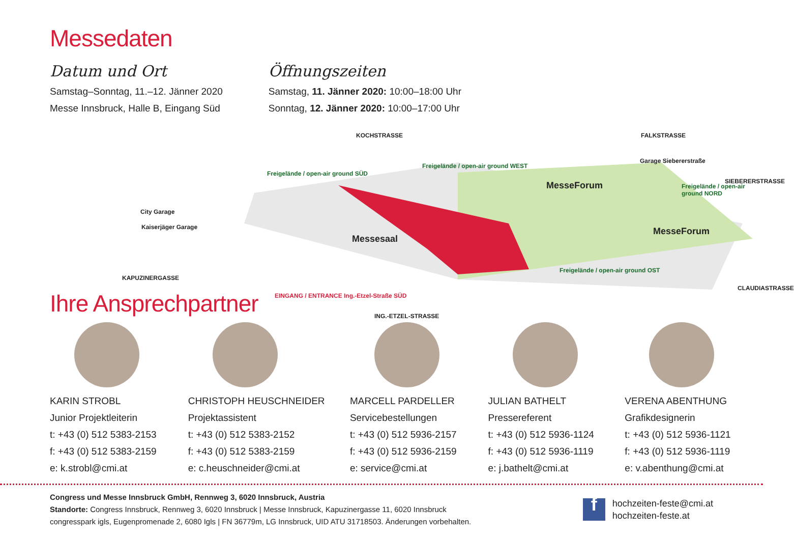Messedaten
Datum und Ort
Samstag–Sonntag, 11.–12. Jänner 2020
Messe Innsbruck, Halle B, Eingang Süd
Öffnungszeiten
Samstag, 11. Jänner 2020: 10:00–18:00 Uhr
Sonntag, 12. Jänner 2020: 10:00–17:00 Uhr
KOCHSTRASSE FALKSTRASSE
Garage Siebererstraße
SIEBERERSTRASSE
Freigelände / open-air ground WEST
Freigelände / open-air ground SÜD
Freigelände / open-air ground NORD MesseForum
MesseForum
Messesaal
City Garage
Kaiserjäger Garage
Freigelände / open-air ground OST
KAPUZINERGASSE
EINGANG / ENTRANCE Ing.-Etzel-Straße SÜD
ING.-ETZEL-STRASSE
CLAUDIASTRASSE
Ihre Ansprechpartner
KARIN STROBL
Junior Projektleiterin
t: +43 (0) 512 5383-2153
f: +43 (0) 512 5383-2159
e: k.strobl@cmi.at
CHRISTOPH HEUSCHNEIDER
Projektassistent
t: +43 (0) 512 5383-2152
f: +43 (0) 512 5383-2159
e: c.heuschneider@cmi.at
MARCELL PARDELLER
Servicebestellungen
t: +43 (0) 512 5936-2157
f: +43 (0) 512 5936-2159
e: service@cmi.at
JULIAN BATHELT
Pressereferent
t: +43 (0) 512 5936-1124
f: +43 (0) 512 5936-1119
e: j.bathelt@cmi.at
VERENA ABENTHUNG
Grafikdesignerin
t: +43 (0) 512 5936-1121
f: +43 (0) 512 5936-1119
e: v.abenthung@cmi.at
Congress und Messe Innsbruck GmbH, Rennweg 3, 6020 Innsbruck, Austria
Standorte: Congress Innsbruck, Rennweg 3, 6020 Innsbruck | Messe Innsbruck, Kapuzinergasse 11, 6020 Innsbruck
congresspark igls, Eugenpromenade 2, 6080 Igls | FN 36779m, LG Innsbruck, UID ATU 31718503. Änderungen vorbehalten.
f
hochzeiten-feste@cmi.at
hochzeiten-feste.at